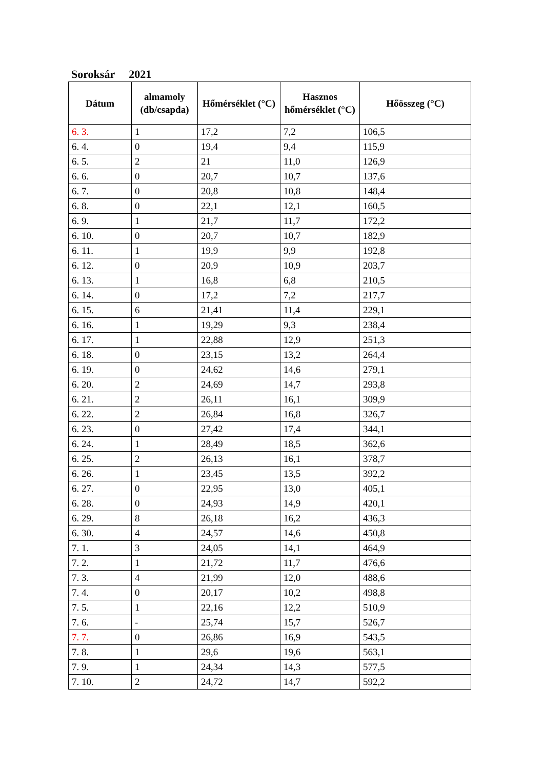Soroksár 2021
| Dátum | almamoly (db/csapda) | Hőmérséklet (°C) | Hasznos hőmérséklet (°C) | Hőösszeg (°C) |
| --- | --- | --- | --- | --- |
| 6. 3. | 1 | 17,2 | 7,2 | 106,5 |
| 6. 4. | 0 | 19,4 | 9,4 | 115,9 |
| 6. 5. | 2 | 21 | 11,0 | 126,9 |
| 6. 6. | 0 | 20,7 | 10,7 | 137,6 |
| 6. 7. | 0 | 20,8 | 10,8 | 148,4 |
| 6. 8. | 0 | 22,1 | 12,1 | 160,5 |
| 6. 9. | 1 | 21,7 | 11,7 | 172,2 |
| 6. 10. | 0 | 20,7 | 10,7 | 182,9 |
| 6. 11. | 1 | 19,9 | 9,9 | 192,8 |
| 6. 12. | 0 | 20,9 | 10,9 | 203,7 |
| 6. 13. | 1 | 16,8 | 6,8 | 210,5 |
| 6. 14. | 0 | 17,2 | 7,2 | 217,7 |
| 6. 15. | 6 | 21,41 | 11,4 | 229,1 |
| 6. 16. | 1 | 19,29 | 9,3 | 238,4 |
| 6. 17. | 1 | 22,88 | 12,9 | 251,3 |
| 6. 18. | 0 | 23,15 | 13,2 | 264,4 |
| 6. 19. | 0 | 24,62 | 14,6 | 279,1 |
| 6. 20. | 2 | 24,69 | 14,7 | 293,8 |
| 6. 21. | 2 | 26,11 | 16,1 | 309,9 |
| 6. 22. | 2 | 26,84 | 16,8 | 326,7 |
| 6. 23. | 0 | 27,42 | 17,4 | 344,1 |
| 6. 24. | 1 | 28,49 | 18,5 | 362,6 |
| 6. 25. | 2 | 26,13 | 16,1 | 378,7 |
| 6. 26. | 1 | 23,45 | 13,5 | 392,2 |
| 6. 27. | 0 | 22,95 | 13,0 | 405,1 |
| 6. 28. | 0 | 24,93 | 14,9 | 420,1 |
| 6. 29. | 8 | 26,18 | 16,2 | 436,3 |
| 6. 30. | 4 | 24,57 | 14,6 | 450,8 |
| 7. 1. | 3 | 24,05 | 14,1 | 464,9 |
| 7. 2. | 1 | 21,72 | 11,7 | 476,6 |
| 7. 3. | 4 | 21,99 | 12,0 | 488,6 |
| 7. 4. | 0 | 20,17 | 10,2 | 498,8 |
| 7. 5. | 1 | 22,16 | 12,2 | 510,9 |
| 7. 6. | - | 25,74 | 15,7 | 526,7 |
| 7. 7. | 0 | 26,86 | 16,9 | 543,5 |
| 7. 8. | 1 | 29,6 | 19,6 | 563,1 |
| 7. 9. | 1 | 24,34 | 14,3 | 577,5 |
| 7. 10. | 2 | 24,72 | 14,7 | 592,2 |